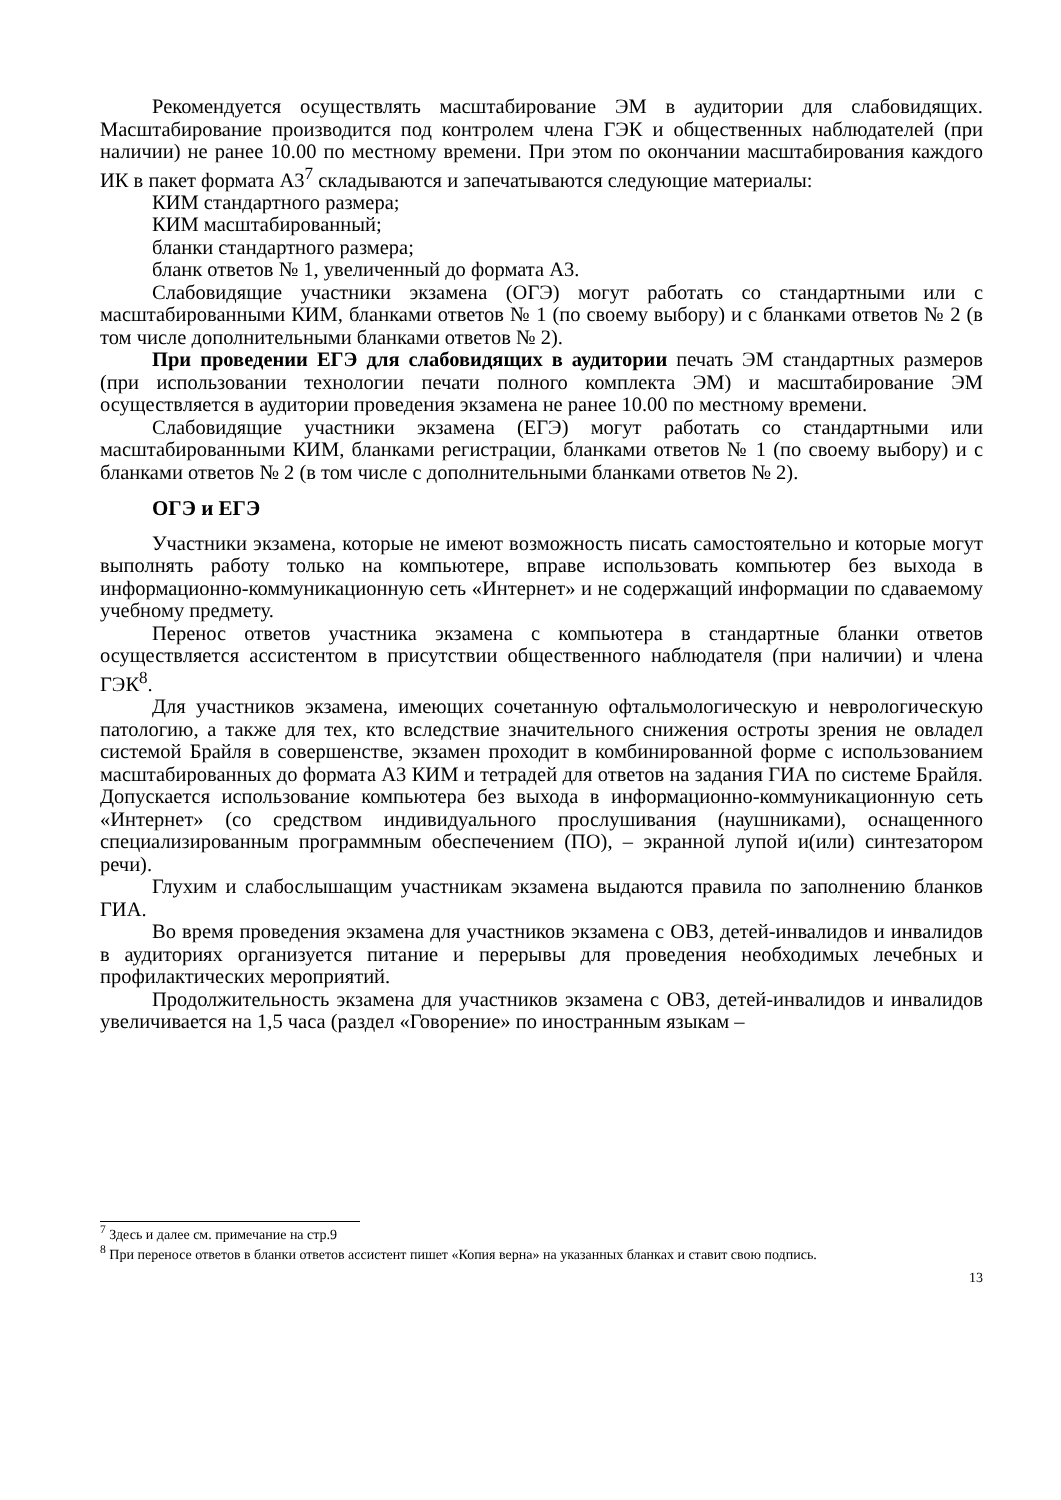Рекомендуется осуществлять масштабирование ЭМ в аудитории для слабовидящих. Масштабирование производится под контролем члена ГЭК и общественных наблюдателей (при наличии) не ранее 10.00 по местному времени. При этом по окончании масштабирования каждого ИК в пакет формата А3<sup>7</sup> складываются и запечатываются следующие материалы:
КИМ стандартного размера;
КИМ масштабированный;
бланки стандартного размера;
бланк ответов № 1, увеличенный до формата А3.
Слабовидящие участники экзамена (ОГЭ) могут работать со стандартными или с масштабированными КИМ, бланками ответов № 1 (по своему выбору) и с бланками ответов № 2 (в том числе дополнительными бланками ответов № 2).
При проведении ЕГЭ для слабовидящих в аудитории печать ЭМ стандартных размеров (при использовании технологии печати полного комплекта ЭМ) и масштабирование ЭМ осуществляется в аудитории проведения экзамена не ранее 10.00 по местному времени.
Слабовидящие участники экзамена (ЕГЭ) могут работать со стандартными или масштабированными КИМ, бланками регистрации, бланками ответов № 1 (по своему выбору) и с бланками ответов № 2 (в том числе с дополнительными бланками ответов № 2).
ОГЭ и ЕГЭ
Участники экзамена, которые не имеют возможность писать самостоятельно и которые могут выполнять работу только на компьютере, вправе использовать компьютер без выхода в информационно-коммуникационную сеть «Интернет» и не содержащий информации по сдаваемому учебному предмету.
Перенос ответов участника экзамена с компьютера в стандартные бланки ответов осуществляется ассистентом в присутствии общественного наблюдателя (при наличии) и члена ГЭК<sup>8</sup>.
Для участников экзамена, имеющих сочетанную офтальмологическую и неврологическую патологию, а также для тех, кто вследствие значительного снижения остроты зрения не овладел системой Брайля в совершенстве, экзамен проходит в комбинированной форме с использованием масштабированных до формата А3 КИМ и тетрадей для ответов на задания ГИА по системе Брайля. Допускается использование компьютера без выхода в информационно-коммуникационную сеть «Интернет» (со средством индивидуального прослушивания (наушниками), оснащенного специализированным программным обеспечением (ПО), – экранной лупой и(или) синтезатором речи).
Глухим и слабослышащим участникам экзамена выдаются правила по заполнению бланков ГИА.
Во время проведения экзамена для участников экзамена с ОВЗ, детей-инвалидов и инвалидов в аудиториях организуется питание и перерывы для проведения необходимых лечебных и профилактических мероприятий.
Продолжительность экзамена для участников экзамена с ОВЗ, детей-инвалидов и инвалидов увеличивается на 1,5 часа (раздел «Говорение» по иностранным языкам –
<sup>7</sup> Здесь и далее см. примечание на стр.9
<sup>8</sup> При переносе ответов в бланки ответов ассистент пишет «Копия верна» на указанных бланках и ставит свою подпись.
13